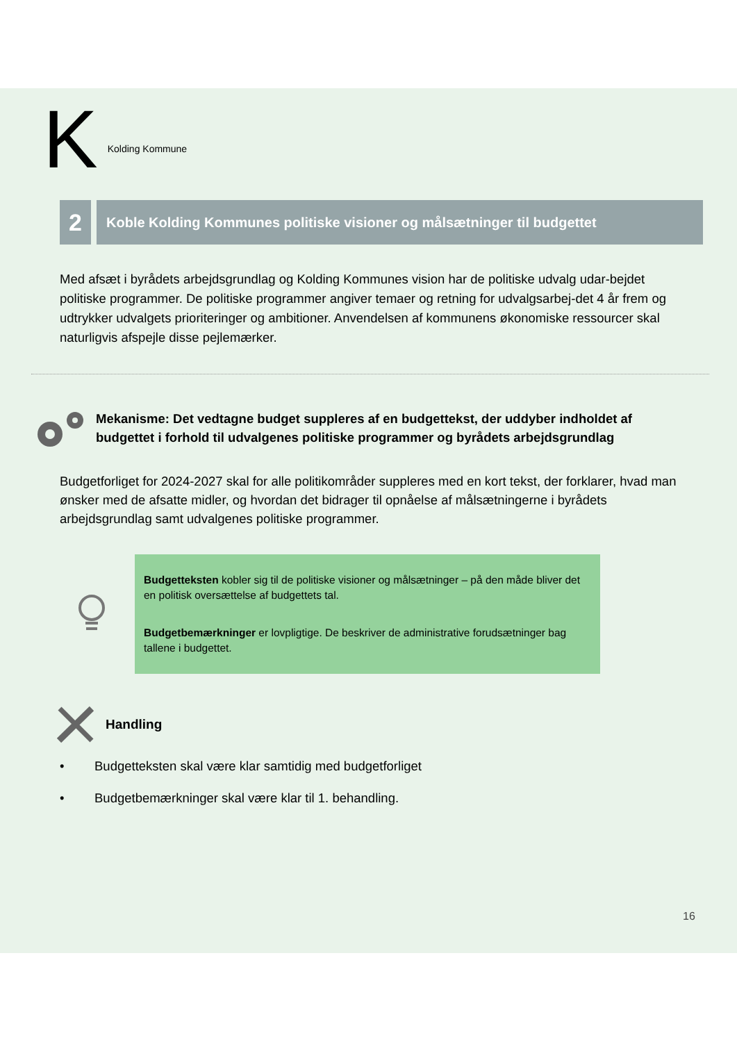K Kolding Kommune
2
Koble Kolding Kommunes politiske visioner og målsætninger til budgettet
Med afsæt i byrådets arbejdsgrundlag og Kolding Kommunes vision har de politiske udvalg udar-bejdet politiske programmer. De politiske programmer angiver temaer og retning for udvalgsarbej-det 4 år frem og udtrykker udvalgets prioriteringer og ambitioner. Anvendelsen af kommunens økonomiske ressourcer skal naturligvis afspejle disse pejlemærker.
Mekanisme: Det vedtagne budget suppleres af en budgettekst, der uddyber indholdet af budgettet i forhold til udvalgenes politiske programmer og byrådets arbejdsgrundlag
Budgetforliget for 2024-2027 skal for alle politikområder suppleres med en kort tekst, der forklarer, hvad man ønsker med de afsatte midler, og hvordan det bidrager til opnåelse af målsætningerne i byrådets arbejdsgrundlag samt udvalgenes politiske programmer.
Budgetteksten kobler sig til de politiske visioner og målsætninger – på den måde bliver det en politisk oversættelse af budgettets tal.
Budgetbemærkninger er lovpligtige. De beskriver de administrative forudsætninger bag tallene i budgettet.
Handling
• Budgetteksten skal være klar samtidig med budgetforliget
• Budgetbemærkninger skal være klar til 1. behandling.
16